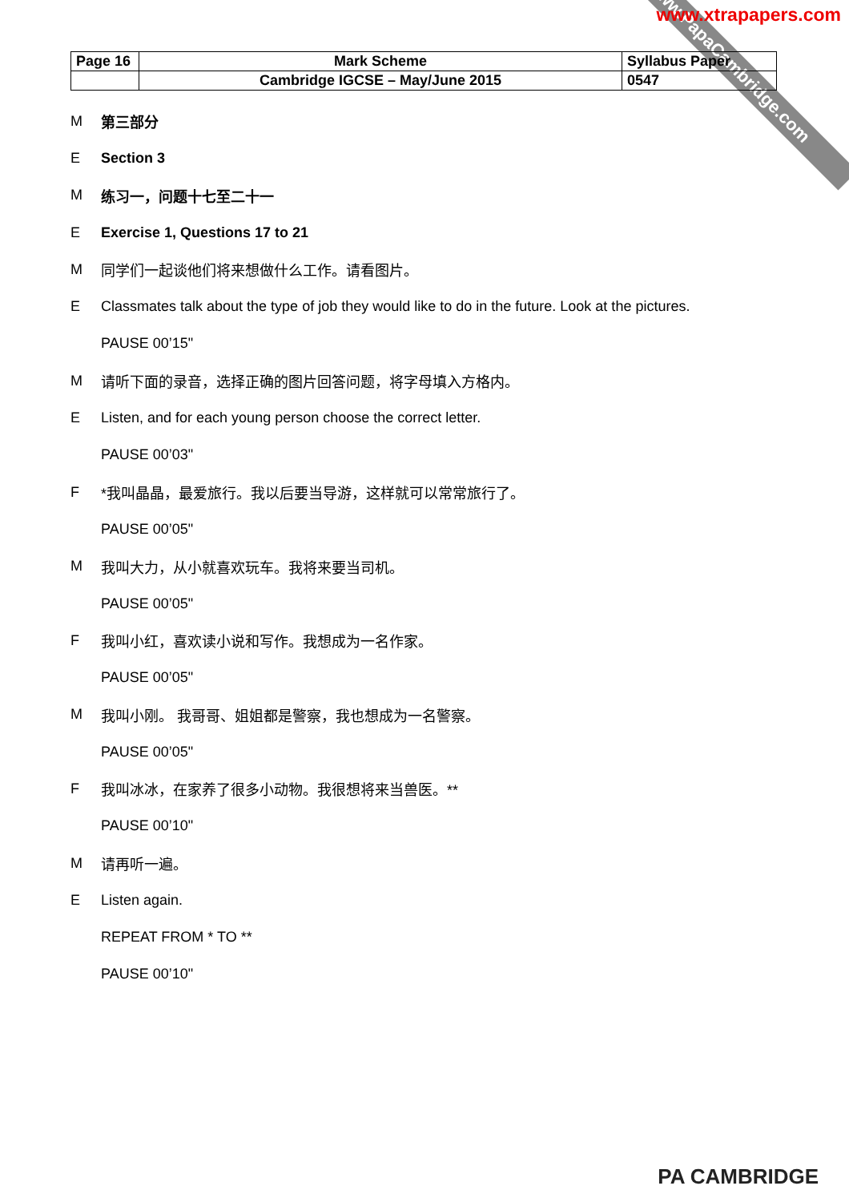www.PapaCambridge.com
www.xtrapapers.com
| Page 16 | Mark Scheme | Syllabus Paper |
| | Cambridge IGCSE – May/June 2015 | 0547 |
M第三部分
E Section 3
M练习一，问题十七至二十一
E Exercise 1, Questions 17 to 21
M同学们一起谈他们将来想做什么工作。请看图片。
E Classmates talk about the type of job they would like to do in the future. Look at the pictures.
PAUSE 00’15"
M请听下面的录音，选择正确的图片回答问题，将字母填入方格内。
E Listen, and for each young person choose the correct letter.
PAUSE 00’03"
F *我叫晶晶，最爱旅行。我以后要当导游，这样就可以常常旅行了。
PAUSE 00’05"
M我叫大力，从小就喜欢玩车。我将来要当司机。
PAUSE 00’05"
F我叫小红，喜欢读小说和写作。我想成为一名作家。
PAUSE 00’05"
M我叫小刚。 我哥哥、姐姐都是警察，我也想成为一名警察。
PAUSE 00’05"
F我叫冰冰，在家养了很多小动物。我很想将来当兽医。**
PAUSE 00’10"
M请再听一遍。
E Listen again.
REPEAT FROM * TO **
PAUSE 00’10"
PA CAMBRIDGE